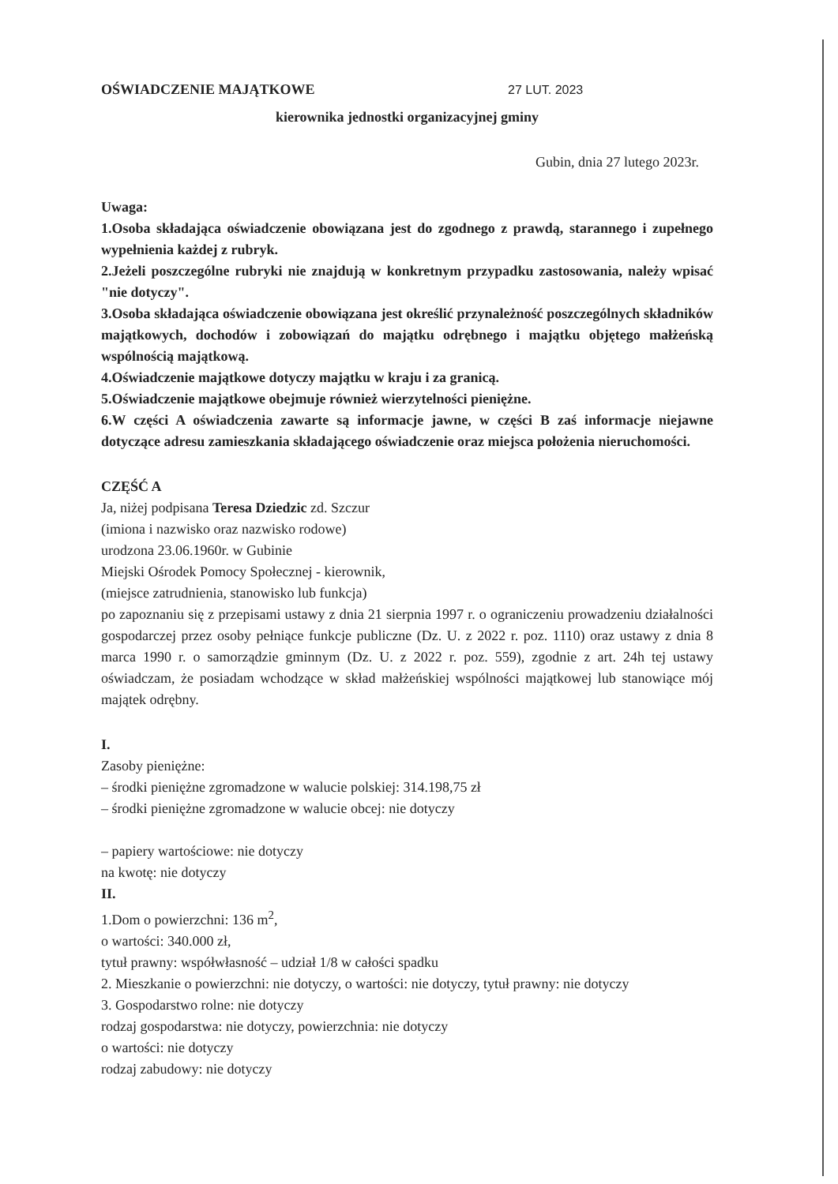OŚWIADCZENIE MAJĄTKOWE 27 LUT. 2023
kierownika jednostki organizacyjnej gminy
Gubin, dnia 27 lutego 2023r.
Uwaga:
1.Osoba składająca oświadczenie obowiązana jest do zgodnego z prawdą, starannego i zupełnego wypełnienia każdej z rubryk.
2.Jeżeli poszczególne rubryki nie znajdują w konkretnym przypadku zastosowania, należy wpisać "nie dotyczy".
3.Osoba składająca oświadczenie obowiązana jest określić przynależność poszczególnych składników majątkowych, dochodów i zobowiązań do majątku odrębnego i majątku objętego małżeńską wspólnością majątkową.
4.Oświadczenie majątkowe dotyczy majątku w kraju i za granicą.
5.Oświadczenie majątkowe obejmuje również wierzytelności pieniężne.
6.W części A oświadczenia zawarte są informacje jawne, w części B zaś informacje niejawne dotyczące adresu zamieszkania składającego oświadczenie oraz miejsca położenia nieruchomości.
CZĘŚĆ A
Ja, niżej podpisana Teresa Dziedzic zd. Szczur
(imiona i nazwisko oraz nazwisko rodowe)
urodzona 23.06.1960r. w Gubinie
Miejski Ośrodek Pomocy Społecznej - kierownik,
(miejsce zatrudnienia, stanowisko lub funkcja)
po zapoznaniu się z przepisami ustawy z dnia 21 sierpnia 1997 r. o ograniczeniu prowadzeniu działalności gospodarczej przez osoby pełniące funkcje publiczne (Dz. U. z 2022 r. poz. 1110) oraz ustawy z dnia 8 marca 1990 r. o samorządzie gminnym (Dz. U. z 2022 r. poz. 559), zgodnie z art. 24h tej ustawy oświadczam, że posiadam wchodzące w skład małżeńskiej wspólności majątkowej lub stanowiące mój majątek odrębny.
I.
Zasoby pieniężne:
– środki pieniężne zgromadzone w walucie polskiej: 314.198,75 zł
– środki pieniężne zgromadzone w walucie obcej: nie dotyczy
– papiery wartościowe: nie dotyczy
na kwotę: nie dotyczy
II.
1.Dom o powierzchni: 136 m<sup>2</sup>,
o wartości: 340.000 zł,
tytuł prawny: współwłasność – udział 1/8 w całości spadku
2. Mieszkanie o powierzchni: nie dotyczy, o wartości: nie dotyczy, tytuł prawny: nie dotyczy
3. Gospodarstwo rolne: nie dotyczy
rodzaj gospodarstwa: nie dotyczy, powierzchnia: nie dotyczy
o wartości: nie dotyczy
rodzaj zabudowy: nie dotyczy